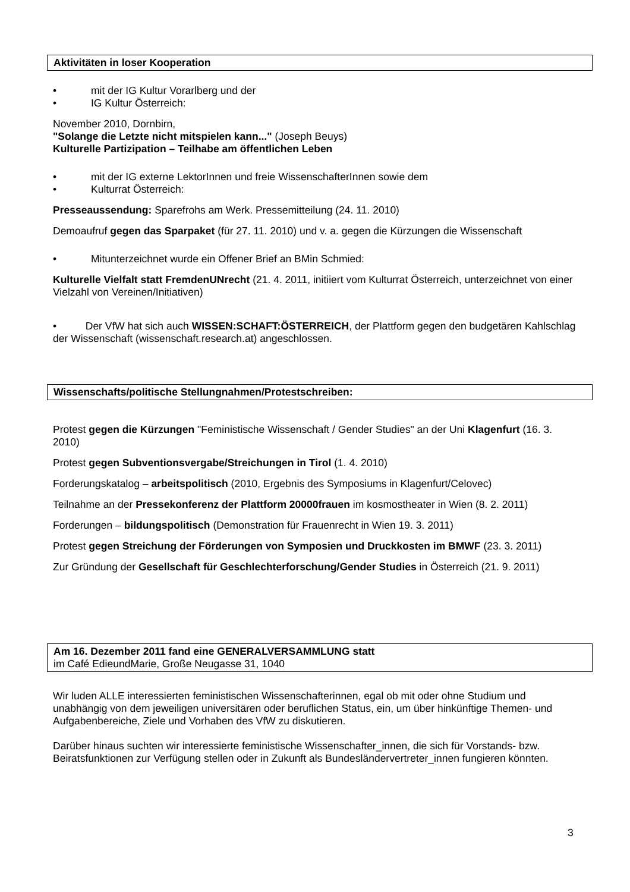Aktivitäten in loser Kooperation
• mit der IG Kultur Vorarlberg und der
• IG Kultur Österreich:
November 2010, Dornbirn,
"Solange die Letzte nicht mitspielen kann..." (Joseph Beuys)
Kulturelle Partizipation – Teilhabe am öffentlichen Leben
• mit der IG externe LektorInnen und freie WissenschafterInnen sowie dem
• Kulturrat Österreich:
Presseaussendung: Sparefrohs am Werk. Pressemitteilung (24. 11. 2010)
Demoaufruf gegen das Sparpaket (für 27. 11. 2010) und v. a. gegen die Kürzungen die Wissenschaft
• Mitunterzeichnet wurde ein Offener Brief an BMin Schmied:
Kulturelle Vielfalt statt FremdenUNrecht (21. 4. 2011, initiiert vom Kulturrat Österreich, unterzeichnet von einer Vielzahl von Vereinen/Initiativen)
• Der VfW hat sich auch WISSEN:SCHAFT:ÖSTERREICH, der Plattform gegen den budgetären Kahlschlag der Wissenschaft (wissenschaft.research.at) angeschlossen.
Wissenschafts/politische Stellungnahmen/Protestschreiben:
Protest gegen die Kürzungen "Feministische Wissenschaft / Gender Studies" an der Uni Klagenfurt (16. 3. 2010)
Protest gegen Subventionsvergabe/Streichungen in Tirol (1. 4. 2010)
Forderungskatalog – arbeitspolitisch (2010, Ergebnis des Symposiums in Klagenfurt/Celovec)
Teilnahme an der Pressekonferenz der Plattform 20000frauen im kosmostheater in Wien (8. 2. 2011)
Forderungen – bildungspolitisch (Demonstration für Frauenrecht in Wien 19. 3. 2011)
Protest gegen Streichung der Förderungen von Symposien und Druckkosten im BMWF (23. 3. 2011)
Zur Gründung der Gesellschaft für Geschlechterforschung/Gender Studies in Österreich (21. 9. 2011)
Am 16. Dezember 2011 fand eine GENERALVERSAMMLUNG statt
im Café EdieundMarie, Große Neugasse 31, 1040
Wir luden ALLE interessierten feministischen Wissenschafterinnen, egal ob mit oder ohne Studium und unabhängig von dem jeweiligen universitären oder beruflichen Status, ein, um über hinkünftige Themen- und Aufgabenbereiche, Ziele und Vorhaben des VfW zu diskutieren.
Darüber hinaus suchten wir interessierte feministische Wissenschafter_innen, die sich für Vorstands- bzw. Beiratsfunktionen zur Verfügung stellen oder in Zukunft als Bundesländervertreter_innen fungieren könnten.
3